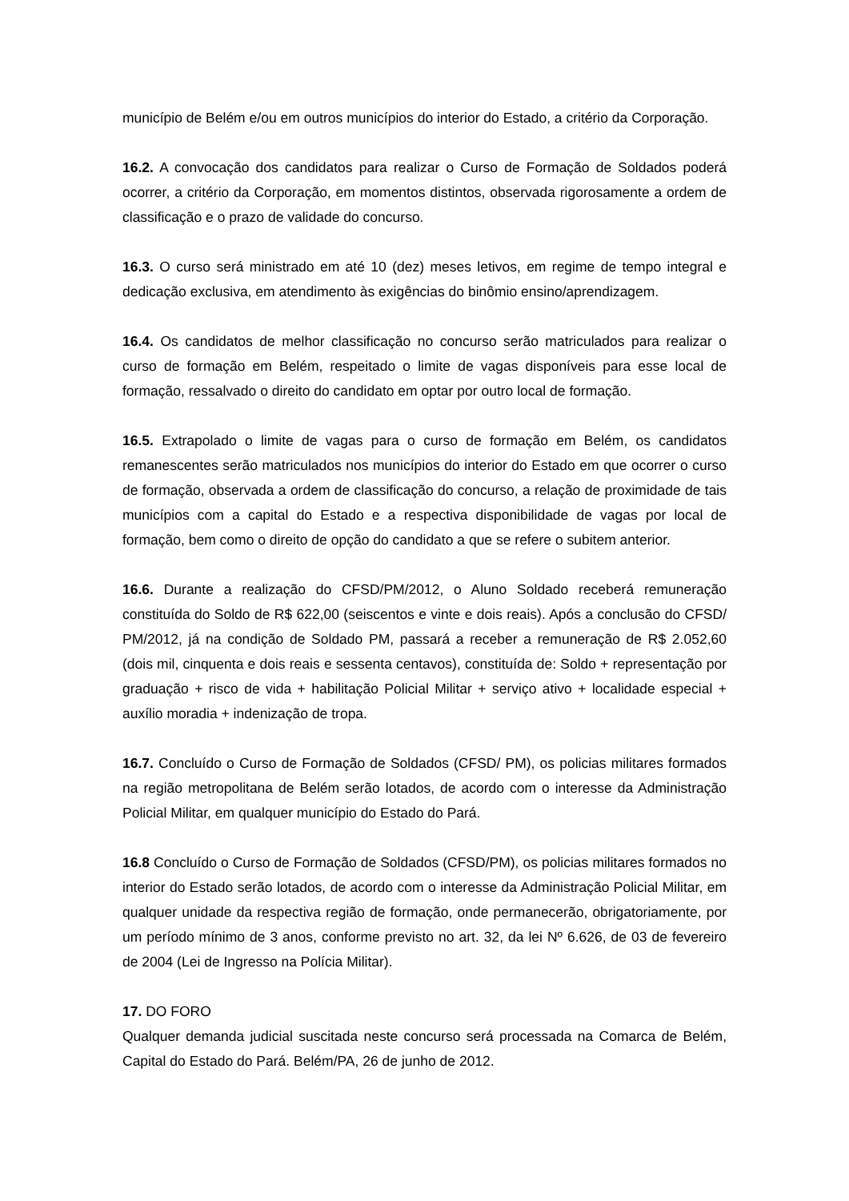município de Belém e/ou em outros municípios do interior do Estado, a critério da Corporação.
16.2. A convocação dos candidatos para realizar o Curso de Formação de Soldados poderá ocorrer, a critério da Corporação, em momentos distintos, observada rigorosamente a ordem de classificação e o prazo de validade do concurso.
16.3. O curso será ministrado em até 10 (dez) meses letivos, em regime de tempo integral e dedicação exclusiva, em atendimento às exigências do binômio ensino/aprendizagem.
16.4. Os candidatos de melhor classificação no concurso serão matriculados para realizar o curso de formação em Belém, respeitado o limite de vagas disponíveis para esse local de formação, ressalvado o direito do candidato em optar por outro local de formação.
16.5. Extrapolado o limite de vagas para o curso de formação em Belém, os candidatos remanescentes serão matriculados nos municípios do interior do Estado em que ocorrer o curso de formação, observada a ordem de classificação do concurso, a relação de proximidade de tais municípios com a capital do Estado e a respectiva disponibilidade de vagas por local de formação, bem como o direito de opção do candidato a que se refere o subitem anterior.
16.6. Durante a realização do CFSD/PM/2012, o Aluno Soldado receberá remuneração constituída do Soldo de R$ 622,00 (seiscentos e vinte e dois reais). Após a conclusão do CFSD/ PM/2012, já na condição de Soldado PM, passará a receber a remuneração de R$ 2.052,60 (dois mil, cinquenta e dois reais e sessenta centavos), constituída de: Soldo + representação por graduação + risco de vida + habilitação Policial Militar + serviço ativo + localidade especial + auxílio moradia + indenização de tropa.
16.7. Concluído o Curso de Formação de Soldados (CFSD/ PM), os policias militares formados na região metropolitana de Belém serão lotados, de acordo com o interesse da Administração Policial Militar, em qualquer município do Estado do Pará.
16.8 Concluído o Curso de Formação de Soldados (CFSD/PM), os policias militares formados no interior do Estado serão lotados, de acordo com o interesse da Administração Policial Militar, em qualquer unidade da respectiva região de formação, onde permanecerão, obrigatoriamente, por um período mínimo de 3 anos, conforme previsto no art. 32, da lei Nº 6.626, de 03 de fevereiro de 2004 (Lei de Ingresso na Polícia Militar).
17. DO FORO
Qualquer demanda judicial suscitada neste concurso será processada na Comarca de Belém, Capital do Estado do Pará. Belém/PA, 26 de junho de 2012.